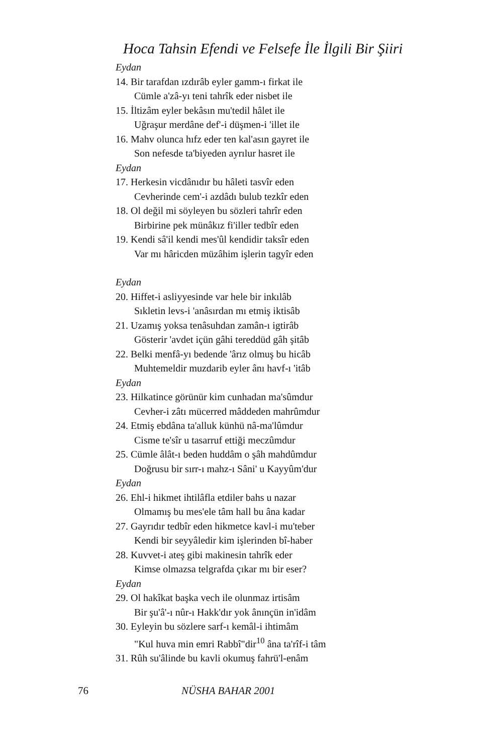Hoca Tahsin Efendi ve Felsefe İle İlgili Bir Şiiri
Eydan
14. Bir tarafdan ızdırâb eyler gamm-ı firkat ile
Cümle a'zâ-yı teni tahrîk eder nisbet ile
15. İltizâm eyler bekâsın mu'tedil hâlet ile
Uğraşur merdâne def'-i düşmen-i 'illet ile
16. Mahv olunca hıfz eder ten kal'asın gayret ile
Son nefesde ta'biyeden ayrılur hasret ile
Eydan
17. Herkesin vicdânıdır bu hâleti tasvîr eden
Cevherinde cem'-i azdâdı bulub tezkîr eden
18. Ol değil mi söyleyen bu sözleri tahrîr eden
Birbirine pek münâkız fi'iller tedbîr eden
19. Kendi sâ'il kendi mes'ûl kendidir taksîr eden
Var mı hâricden müzâhim işlerin tagyîr eden
Eydan
20. Hiffet-i asliyyesinde var hele bir inkılâb
Sıkletin levs-i 'anâsırdan mı etmiş iktisâb
21. Uzamış yoksa tenâsuhdan zamân-ı igtirâb
Gösterir 'avdet içün gâhi tereddüd gâh şitâb
22. Belki menfâ-yı bedende 'ârız olmuş bu hicâb
Muhtemeldir muzdarib eyler ânı havf-ı 'itâb
Eydan
23. Hilkatince görünür kim cunhadan ma'sûmdur
Cevher-i zâtı mücerred mâddeden mahrûmdur
24. Etmiş ebdâna ta'alluk künhü nâ-ma'lûmdur
Cisme te'sîr u tasarruf ettiği meczûmdur
25. Cümle âlât-ı beden huddâm o şâh mahdûmdur
Doğrusu bir sırr-ı mahz-ı Sâni' u Kayyûm'dur
Eydan
26. Ehl-i hikmet ihtilâfla etdiler bahs u nazar
Olmamış bu mes'ele tâm hall bu âna kadar
27. Gayrıdır tedbîr eden hikmetce kavl-i mu'teber
Kendi bir seyyâledir kim işlerinden bî-haber
28. Kuvvet-i ateş gibi makinesin tahrîk eder
Kimse olmazsa telgrafda çıkar mı bir eser?
Eydan
29. Ol hakîkat başka vech ile olunmaz irtisâm
Bir şu'â'-ı nûr-ı Hakk'dır yok ânınçün in'idâm
30. Eyleyin bu sözlere sarf-ı kemâl-i ihtimâm
"Kul huva min emri Rabbî"dir<sup>10</sup> âna ta'rîf-i tâm
31. Rûh su'âlinde bu kavli okumuş fahrü'l-enâm
76 NÜSHA BAHAR 2001